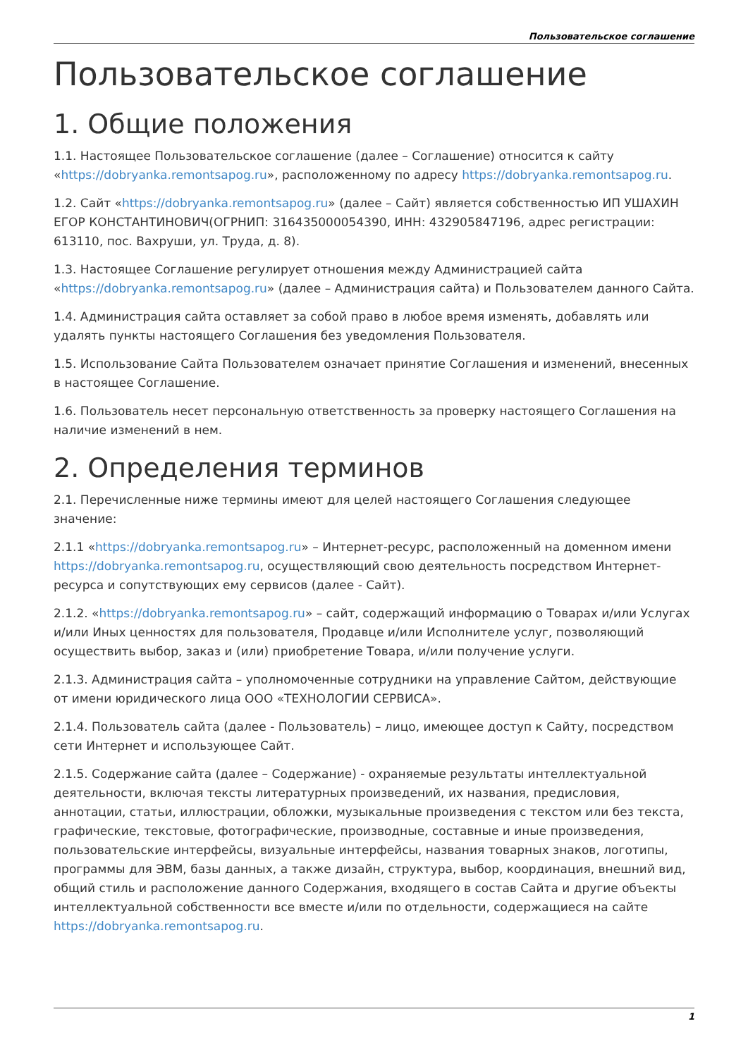Пользовательское соглашение
Пользовательское соглашение
1. Общие положения
1.1. Настоящее Пользовательское соглашение (далее – Соглашение) относится к сайту «https://dobryanka.remontsapog.ru», расположенному по адресу https://dobryanka.remontsapog.ru.
1.2. Сайт «https://dobryanka.remontsapog.ru» (далее – Сайт) является собственностью ИП УШАХИН ЕГОР КОНСТАНТИНОВИЧ(ОГРНИП: 316435000054390, ИНН: 432905847196, адрес регистрации: 613110, пос. Вахруши, ул. Труда, д. 8).
1.3. Настоящее Соглашение регулирует отношения между Администрацией сайта «https://dobryanka.remontsapog.ru» (далее – Администрация сайта) и Пользователем данного Сайта.
1.4. Администрация сайта оставляет за собой право в любое время изменять, добавлять или удалять пункты настоящего Соглашения без уведомления Пользователя.
1.5. Использование Сайта Пользователем означает принятие Соглашения и изменений, внесенных в настоящее Соглашение.
1.6. Пользователь несет персональную ответственность за проверку настоящего Соглашения на наличие изменений в нем.
2. Определения терминов
2.1. Перечисленные ниже термины имеют для целей настоящего Соглашения следующее значение:
2.1.1 «https://dobryanka.remontsapog.ru» – Интернет-ресурс, расположенный на доменном имени https://dobryanka.remontsapog.ru, осуществляющий свою деятельность посредством Интернет-ресурса и сопутствующих ему сервисов (далее - Сайт).
2.1.2. «https://dobryanka.remontsapog.ru» – сайт, содержащий информацию о Товарах и/или Услугах и/или Иных ценностях для пользователя, Продавце и/или Исполнителе услуг, позволяющий осуществить выбор, заказ и (или) приобретение Товара, и/или получение услуги.
2.1.3. Администрация сайта – уполномоченные сотрудники на управление Сайтом, действующие от имени юридического лица ООО «ТЕХНОЛОГИИ СЕРВИСА».
2.1.4. Пользователь сайта (далее - Пользователь) – лицо, имеющее доступ к Сайту, посредством сети Интернет и использующее Сайт.
2.1.5. Содержание сайта (далее – Содержание) - охраняемые результаты интеллектуальной деятельности, включая тексты литературных произведений, их названия, предисловия, аннотации, статьи, иллюстрации, обложки, музыкальные произведения с текстом или без текста, графические, текстовые, фотографические, производные, составные и иные произведения, пользовательские интерфейсы, визуальные интерфейсы, названия товарных знаков, логотипы, программы для ЭВМ, базы данных, а также дизайн, структура, выбор, координация, внешний вид, общий стиль и расположение данного Содержания, входящего в состав Сайта и другие объекты интеллектуальной собственности все вместе и/или по отдельности, содержащиеся на сайте https://dobryanka.remontsapog.ru.
1